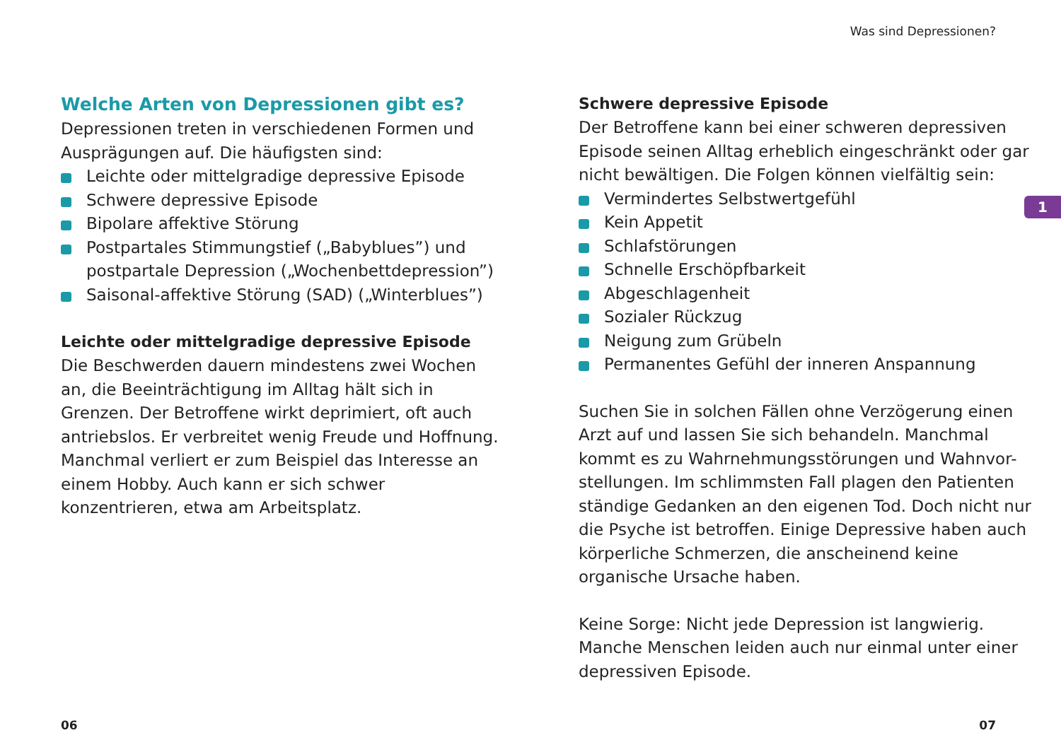Was sind Depressionen?
Welche Arten von Depressionen gibt es?
Depressionen treten in verschiedenen Formen und Ausprägungen auf. Die häufigsten sind:
Leichte oder mittelgradige depressive Episode
Schwere depressive Episode
Bipolare affektive Störung
Postpartales Stimmungstief („Babyblues”) und postpartale Depression („Wochenbettdepression”)
Saisonal-affektive Störung (SAD) („Winterblues”)
Leichte oder mittelgradige depressive Episode
Die Beschwerden dauern mindestens zwei Wochen an, die Beeinträchtigung im Alltag hält sich in Grenzen. Der Betroffene wirkt deprimiert, oft auch antriebslos. Er verbreitet wenig Freude und Hoffnung. Manchmal verliert er zum Beispiel das Interesse an einem Hobby. Auch kann er sich schwer konzentrieren, etwa am Arbeitsplatz.
Schwere depressive Episode
Der Betroffene kann bei einer schweren depressiven Episode seinen Alltag erheblich eingeschränkt oder gar nicht bewältigen. Die Folgen können vielfältig sein:
Vermindertes Selbstwertgefühl
Kein Appetit
Schlafstörungen
Schnelle Erschöpfbarkeit
Abgeschlagenheit
Sozialer Rückzug
Neigung zum Grübeln
Permanentes Gefühl der inneren Anspannung
Suchen Sie in solchen Fällen ohne Verzögerung einen Arzt auf und lassen Sie sich behandeln. Manchmal kommt es zu Wahrnehmungsstörungen und Wahnvor-stellungen. Im schlimmsten Fall plagen den Patienten ständige Gedanken an den eigenen Tod. Doch nicht nur die Psyche ist betroffen. Einige Depressive haben auch körperliche Schmerzen, die anscheinend keine organische Ursache haben.
Keine Sorge: Nicht jede Depression ist langwierig. Manche Menschen leiden auch nur einmal unter einer depressiven Episode.
1
06 07